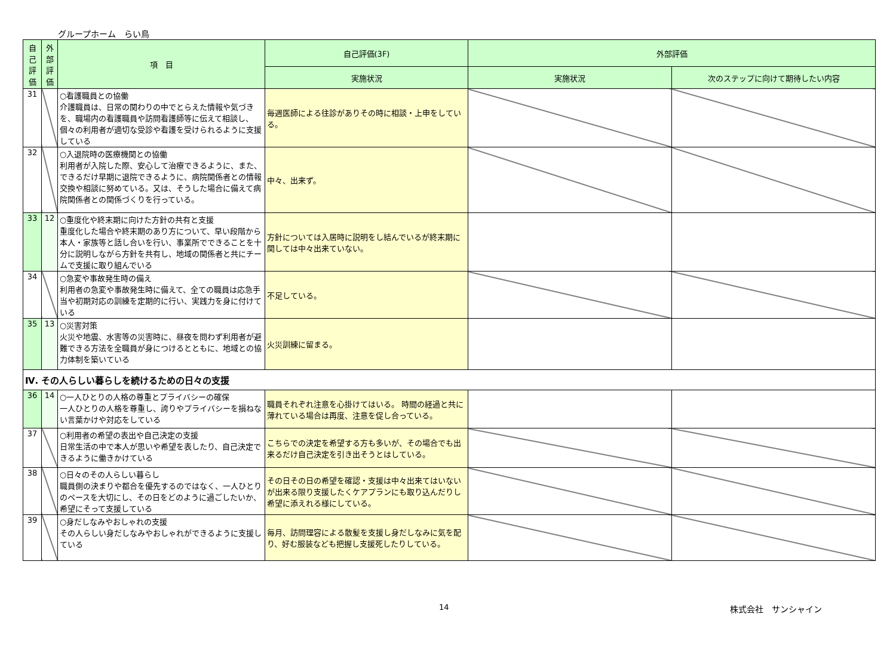グループホーム　らい鳥
| 自己評価 | 外部評価 | 項 目 | 自己評価(3F) | 外部評価 | |
| --- | --- | --- | --- | --- | --- |
| | | | 実施状況 | 実施状況 | 次のステップに向けて期待したい内容 |
| 31 | | ○看護職員との協働 介護職員は、日常の関わりの中でとらえた情報や気づきを、職場内の看護職員や訪問看護師等に伝えて相談し、個々の利用者が適切な受診や看護を受けられるように支援している | 毎週医師による往診がありその時に相談・上申をしている。 | | |
| 32 | | ○入退院時の医療機関との協働 利用者が入院した際、安心して治療できるように、また、できるだけ早期に退院できるように、病院関係者との情報交換や相談に努めている。又は、そうした場合に備えて病院関係者との関係づくりを行っている。 | 中々、出来ず。 | | |
| 33 | 12 | ○重度化や終末期に向けた方針の共有と支援 重度化した場合や終末期のあり方について、早い段階から本人・家族等と話し合いを行い、事業所でできることを十分に説明しながら方針を共有し、地域の関係者と共にチームで支援に取り組んでいる | 方針については入居時に説明をし結んでいるが終末期に関しては中々出来ていない。 | | |
| 34 | | ○急変や事故発生時の備え 利用者の急変や事故発生時に備えて、全ての職員は応急手当や初期対応の訓練を定期的に行い、実践力を身に付けている | 不足している。 | | |
| 35 | 13 | ○災害対策 火災や地震、水害等の災害時に、昼夜を問わず利用者が避難できる方法を全職員が身につけるとともに、地域との協力体制を築いている | 火災訓練に留まる。 | | |
| Ⅳ. その人らしい暮らしを続けるための日々の支援 | | | | | |
| 36 | 14 | ○一人ひとりの人格の尊重とプライバシーの確保 一人ひとりの人格を尊重し、誇りやプライバシーを損ねない言葉かけや対応をしている | 職員それぞれ注意を心掛けてはいる。 時間の経過と共に薄れている場合は再度、注意を促し合っている。 | | |
| 37 | | ○利用者の希望の表出や自己決定の支援 日常生活の中で本人が思いや希望を表したり、自己決定できるように働きかけている | こちらでの決定を希望する方も多いが、その場合でも出来るだけ自己決定を引き出そうとはしている。 | | |
| 38 | | ○日々のその人らしい暮らし 職員側の決まりや都合を優先するのではなく、一人ひとりのペースを大切にし、その日をどのように過ごしたいか、希望にそって支援している | その日その日の希望を確認・支援は中々出来てはいないが出来る限り支援したくケアプランにも取り込んだりし希望に添えれる様にしている。 | | |
| 39 | | ○身だしなみやおしゃれの支援 その人らしい身だしなみやおしゃれができるように支援している | 毎月、訪問理容による散髪を支援し身だしなみに気を配り、好む服装なども把握し支援死したりしている。 | | |
14 株式会社　サンシャイン